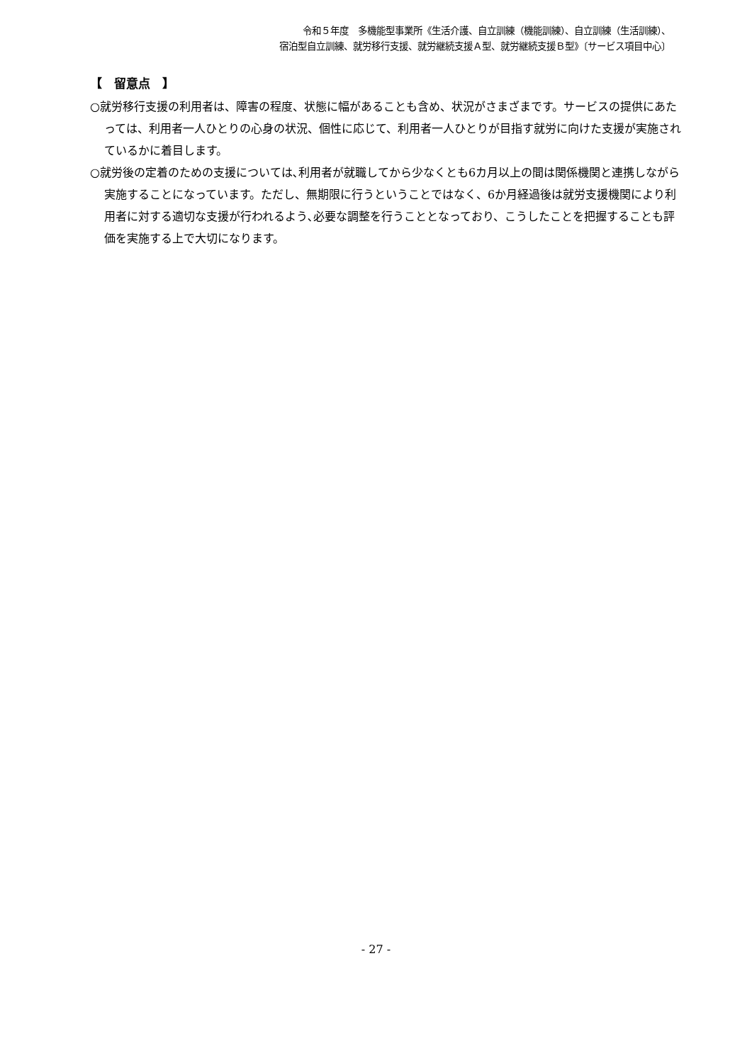令和５年度　多機能型事業所《生活介護、自立訓練（機能訓練）、自立訓練（生活訓練）、
宿泊型自立訓練、就労移行支援、就労継続支援Ａ型、就労継続支援Ｂ型》〔サービス項目中心〕
【　留意点　】
○就労移行支援の利用者は、障害の程度、状態に幅があることも含め、状況がさまざまです。サービスの提供にあたっては、利用者一人ひとりの心身の状況、個性に応じて、利用者一人ひとりが目指す就労に向けた支援が実施されているかに着目します。
○就労後の定着のための支援については､利用者が就職してから少なくとも6カ月以上の間は関係機関と連携しながら実施することになっています。ただし、無期限に行うということではなく、6か月経過後は就労支援機関により利用者に対する適切な支援が行われるよう､必要な調整を行うこととなっており、こうしたことを把握することも評価を実施する上で大切になります。
- 27 -